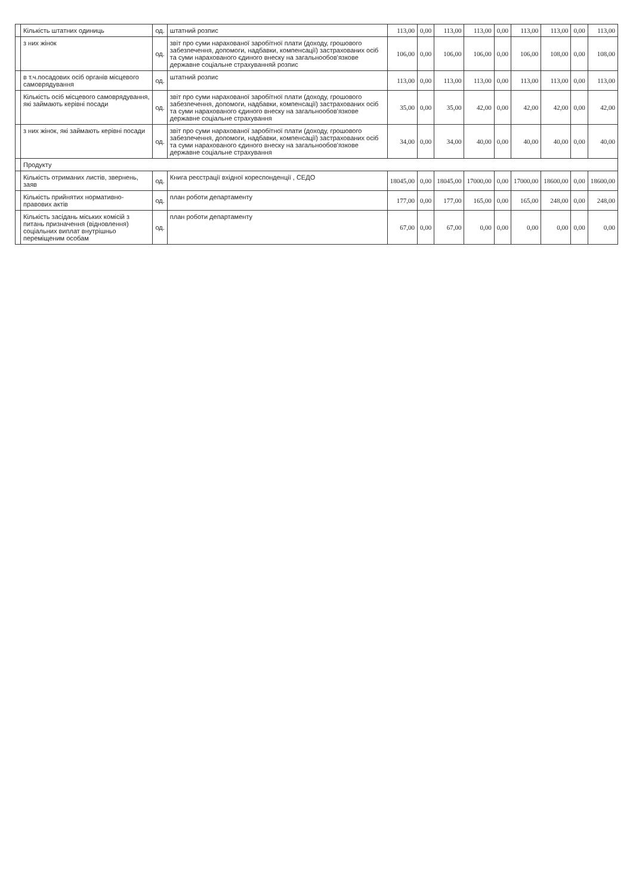| | Кількість штатних одиниць | од. | штатний розпис | 113,00 | 0,00 | 113,00 | 113,00 | 0,00 | 113,00 | 113,00 | 0,00 | 113,00 |
| | з них жінок | од. | звіт про суми нарахованої заробітної плати (доходу, грошового забезпечення, допомоги, надбавки, компенсації) застрахованих осіб та суми нарахованого єдиного внеску на загальнообов'язкове державне соціальне страхуванняй розпис | 106,00 | 0,00 | 106,00 | 106,00 | 0,00 | 106,00 | 108,00 | 0,00 | 108,00 |
| | в т.ч.посадових осіб органів місцевого самоврядування | од. | штатний розпис | 113,00 | 0,00 | 113,00 | 113,00 | 0,00 | 113,00 | 113,00 | 0,00 | 113,00 |
| | Кількість осіб місцевого самоврядування, які займають керівні посади | од. | звіт про суми нарахованої заробітної плати (доходу, грошового забезпечення, допомоги, надбавки, компенсації) застрахованих осіб та суми нарахованого єдиного внеску на загальнообов'язкове державне соціальне страхування | 35,00 | 0,00 | 35,00 | 42,00 | 0,00 | 42,00 | 42,00 | 0,00 | 42,00 |
| | з них жінок, які займають керівні посади | од. | звіт про суми нарахованої заробітної плати (доходу, грошового забезпечення, допомоги, надбавки, компенсації) застрахованих осіб та суми нарахованого єдиного внеску на загальнообов'язкове державне соціальне страхування | 34,00 | 0,00 | 34,00 | 40,00 | 0,00 | 40,00 | 40,00 | 0,00 | 40,00 |
| | Продукту | | | | | | | | | | | |
| | Кількість отриманих листів, звернень, заяв | од. | Книга реєстрації вхідної кореспонденції , СЕДО | 18045,00 | 0,00 | 18045,00 | 17000,00 | 0,00 | 17000,00 | 18600,00 | 0,00 | 18600,00 |
| | Кількість прийнятих нормативно-правових актів | од. | план роботи департаменту | 177,00 | 0,00 | 177,00 | 165,00 | 0,00 | 165,00 | 248,00 | 0,00 | 248,00 |
| | Кількість засідань міських комісій з питань призначення (відновлення) соціальних виплат внутрішньо переміщеним особам | од. | план роботи департаменту | 67,00 | 0,00 | 67,00 | 0,00 | 0,00 | 0,00 | 0,00 | 0,00 | 0,00 |